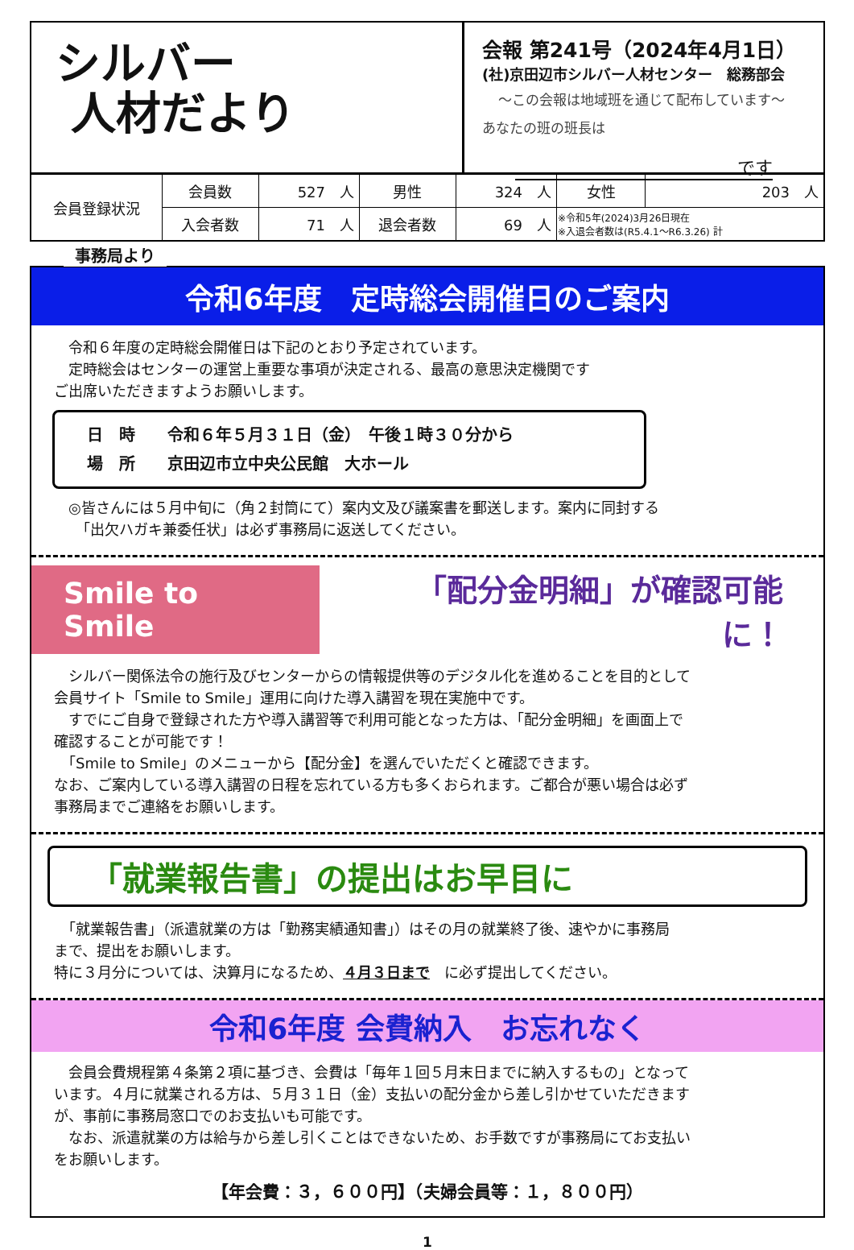シルバー
人材だより
会報 第241号（2024年4月1日）
(社)京田辺市シルバー人材センター　総務部会
～この会報は地域班を通じて配布しています～
あなたの班の班長は
です
| 会員登録状況 | 会員数 | 527 人 | 男性 | 324 人 | 女性 | 203 人 |
| | 入会者数 | 71 人 | 退会者数 | 69 人 | ※令和5年(2024)3月26日現在 ※入退会者数は(R5.4.1～R6.3.26) 計 | |
事務局より
令和6年度　定時総会開催日のご案内
　令和６年度の定時総会開催日は下記のとおり予定されています。
　定時総会はセンターの運営上重要な事項が決定される、最高の意思決定機関です
ご出席いただきますようお願いします。
日　時　　令和６年５月３１日（金）　午後１時３０分から
場　所　　京田辺市立中央公民館　大ホール
　◎皆さんには５月中旬に（角２封筒にて）案内文及び議案書を郵送します。案内に同封する
　　「出欠ハガキ兼委任状」は必ず事務局に返送してください。
Smile to Smile 「配分金明細」が確認可能に！
　シルバー関係法令の施行及びセンターからの情報提供等のデジタル化を進めることを目的として
会員サイト「Smile to Smile」運用に向けた導入講習を現在実施中です。
　すでにご自身で登録された方や導入講習等で利用可能となった方は、「配分金明細」を画面上で
確認することが可能です！
　「Smile to Smile」のメニューから【配分金】を選んでいただくと確認できます。
なお、ご案内している導入講習の日程を忘れている方も多くおられます。ご都合が悪い場合は必ず
事務局までご連絡をお願いします。
「就業報告書」の提出はお早目に
　「就業報告書」（派遣就業の方は「勤務実績通知書」）はその月の就業終了後、速やかに事務局
まで、提出をお願いします。
特に３月分については、決算月になるため、４月３日まで　に必ず提出してください。
令和6年度 会費納入　お忘れなく
　会員会費規程第４条第２項に基づき、会費は「毎年１回５月末日までに納入するもの」となって
います。４月に就業される方は、５月３１日（金）支払いの配分金から差し引かせていただきます
が、事前に事務局窓口でのお支払いも可能です。
　なお、派遣就業の方は給与から差し引くことはできないため、お手数ですが事務局にてお支払い
をお願いします。
【年会費：３，６００円】（夫婦会員等：１，８００円）
1